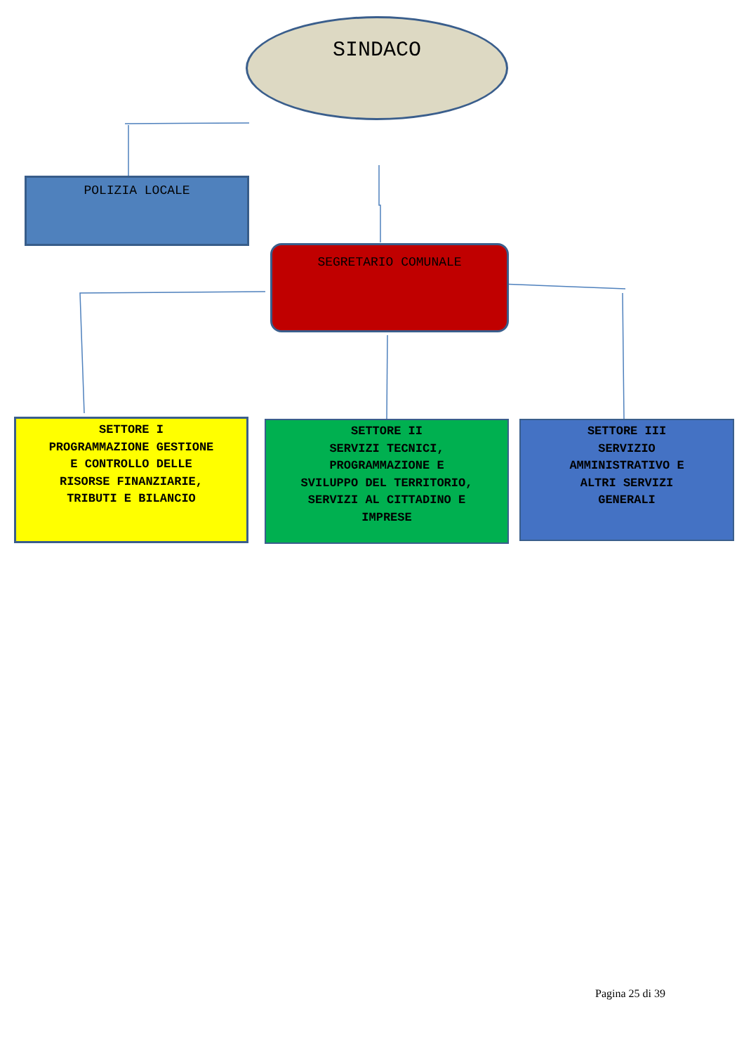SINDACO
POLIZIA LOCALE
SEGRETARIO COMUNALE
SETTORE I
PROGRAMMAZIONE GESTIONE
E CONTROLLO DELLE
RISORSE FINANZIARIE,
TRIBUTI E BILANCIO
SETTORE II
SERVIZI TECNICI,
PROGRAMMAZIONE E
SVILUPPO DEL TERRITORIO,
SERVIZI AL CITTADINO E
IMPRESE
SETTORE III
SERVIZIO
AMMINISTRATIVO E
ALTRI SERVIZI
GENERALI
Pagina 25 di 39